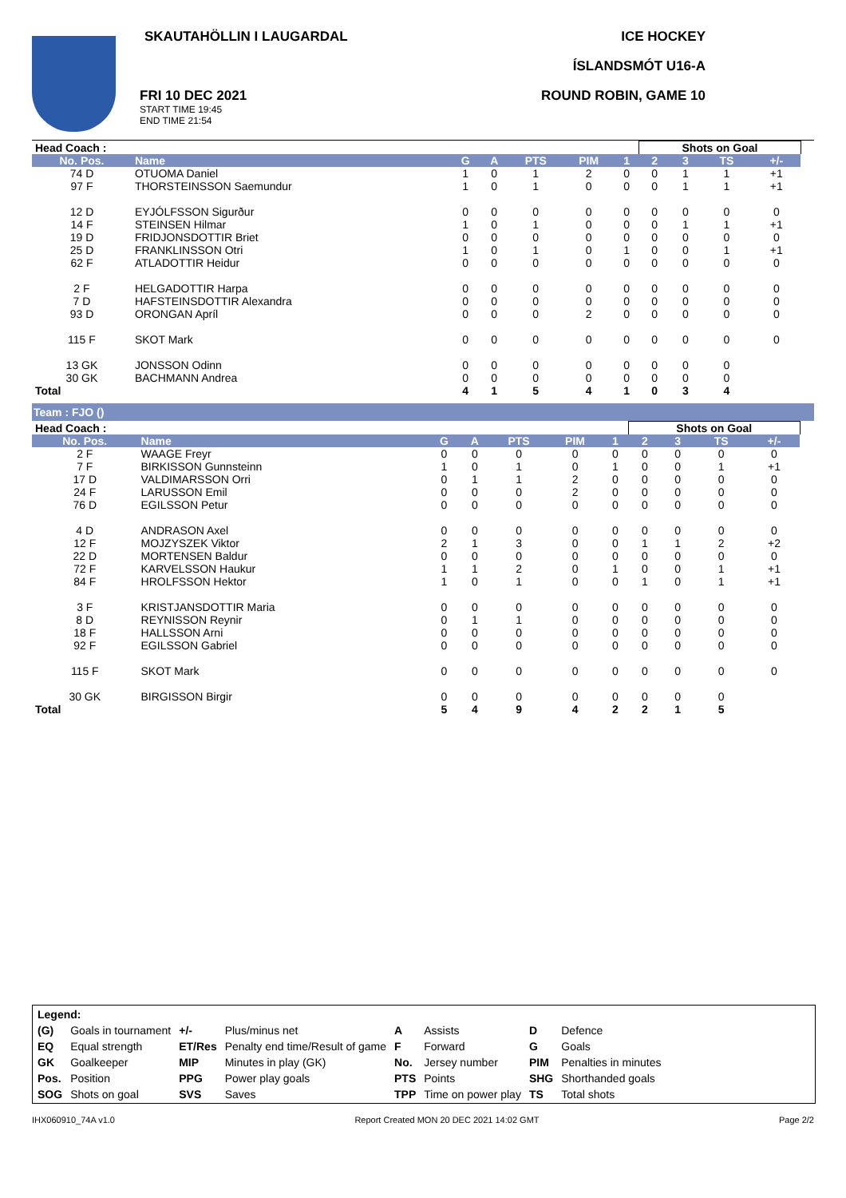SKAUTAHÖLLIN I LAUGARDAL
FRI 10 DEC 2021
START TIME 19:45
END TIME 21:54
ICE HOCKEY
ÍSLANDSMÓT U16-A
ROUND ROBIN, GAME 10
| Head Coach : | | | | | | | Shots on Goal | | | | |
| No. Pos. | Name | G | A | PTS | PIM | 1 | 2 | 3 | TS | +/- | |
| 74 D | OTUOMA Daniel | 1 | 0 | 1 | 2 | 0 | 0 | 1 | 1 | +1 | |
| 97 F | THORSTEINSSON Saemundur | 1 | 0 | 1 | 0 | 0 | 0 | 1 | 1 | +1 | |
| 12 D | EYJÓLFSSON Sigurður | 0 | 0 | 0 | 0 | 0 | 0 | 0 | 0 | 0 | |
| 14 F | STEINSEN Hilmar | 1 | 0 | 1 | 0 | 0 | 0 | 1 | 1 | +1 | |
| 19 D | FRIDJONSDOTTIR Briet | 0 | 0 | 0 | 0 | 0 | 0 | 0 | 0 | 0 | |
| 25 D | FRANKLINSSON Otri | 1 | 0 | 1 | 0 | 1 | 0 | 0 | 1 | +1 | |
| 62 F | ATLADOTTIR Heidur | 0 | 0 | 0 | 0 | 0 | 0 | 0 | 0 | 0 | |
| 2 F | HELGADOTTIR Harpa | 0 | 0 | 0 | 0 | 0 | 0 | 0 | 0 | 0 | |
| 7 D | HAFSTEINSDOTTIR Alexandra | 0 | 0 | 0 | 0 | 0 | 0 | 0 | 0 | 0 | |
| 93 D | ORONGAN Apríl | 0 | 0 | 0 | 2 | 0 | 0 | 0 | 0 | 0 | |
| 115 F | SKOT Mark | 0 | 0 | 0 | 0 | 0 | 0 | 0 | 0 | 0 | |
| 13 GK | JONSSON Odinn | 0 | 0 | 0 | 0 | 0 | 0 | 0 | 0 | | |
| 30 GK | BACHMANN Andrea | 0 | 0 | 0 | 0 | 0 | 0 | 0 | 0 | | |
| Total | | 4 | 1 | 5 | 4 | 1 | 0 | 3 | 4 | | |
Team : FJO ()
| Head Coach : | | | | | | | Shots on Goal | | | | |
| No. Pos. | Name | G | A | PTS | PIM | 1 | 2 | 3 | TS | +/- | |
| 2 F | WAAGE Freyr | 0 | 0 | 0 | 0 | 0 | 0 | 0 | 0 | 0 | |
| 7 F | BIRKISSON Gunnsteinn | 1 | 0 | 1 | 0 | 1 | 0 | 0 | 1 | +1 | |
| 17 D | VALDIMARSSON Orri | 0 | 1 | 1 | 2 | 0 | 0 | 0 | 0 | 0 | |
| 24 F | LARUSSON Emil | 0 | 0 | 0 | 2 | 0 | 0 | 0 | 0 | 0 | |
| 76 D | EGILSSON Petur | 0 | 0 | 0 | 0 | 0 | 0 | 0 | 0 | 0 | |
| 4 D | ANDRASON Axel | 0 | 0 | 0 | 0 | 0 | 0 | 0 | 0 | 0 | |
| 12 F | MOJZYSZEK Viktor | 2 | 1 | 3 | 0 | 0 | 1 | 1 | 2 | +2 | |
| 22 D | MORTENSEN Baldur | 0 | 0 | 0 | 0 | 0 | 0 | 0 | 0 | 0 | |
| 72 F | KARVELSSON Haukur | 1 | 1 | 2 | 0 | 1 | 0 | 0 | 1 | +1 | |
| 84 F | HROLFSSON Hektor | 1 | 0 | 1 | 0 | 0 | 1 | 0 | 1 | +1 | |
| 3 F | KRISTJANSDOTTIR Maria | 0 | 0 | 0 | 0 | 0 | 0 | 0 | 0 | 0 | |
| 8 D | REYNISSON Reynir | 0 | 1 | 1 | 0 | 0 | 0 | 0 | 0 | 0 | |
| 18 F | HALLSSON Arni | 0 | 0 | 0 | 0 | 0 | 0 | 0 | 0 | 0 | |
| 92 F | EGILSSON Gabriel | 0 | 0 | 0 | 0 | 0 | 0 | 0 | 0 | 0 | |
| 115 F | SKOT Mark | 0 | 0 | 0 | 0 | 0 | 0 | 0 | 0 | 0 | |
| 30 GK | BIRGISSON Birgir | 0 | 0 | 0 | 0 | 0 | 0 | 0 | 0 | | |
| Total | | 5 | 4 | 9 | 4 | 2 | 2 | 1 | 5 | | |
| Legend: | | | | | | | |
| (G) | Goals in tournament | +/- | Plus/minus net | A | Assists | D | Defence |
| EQ | Equal strength | ET/Res | Penalty end time/Result of game | F | Forward | G | Goals |
| GK | Goalkeeper | MIP | Minutes in play (GK) | No. | Jersey number | PIM | Penalties in minutes |
| Pos. | Position | PPG | Power play goals | PTS | Points | SHG | Shorthanded goals |
| SOG | Shots on goal | SVS | Saves | TPP | Time on power play | TS | Total shots |
IHX060910_74A v1.0 Report Created MON 20 DEC 2021 14:02 GMT Page 2/2